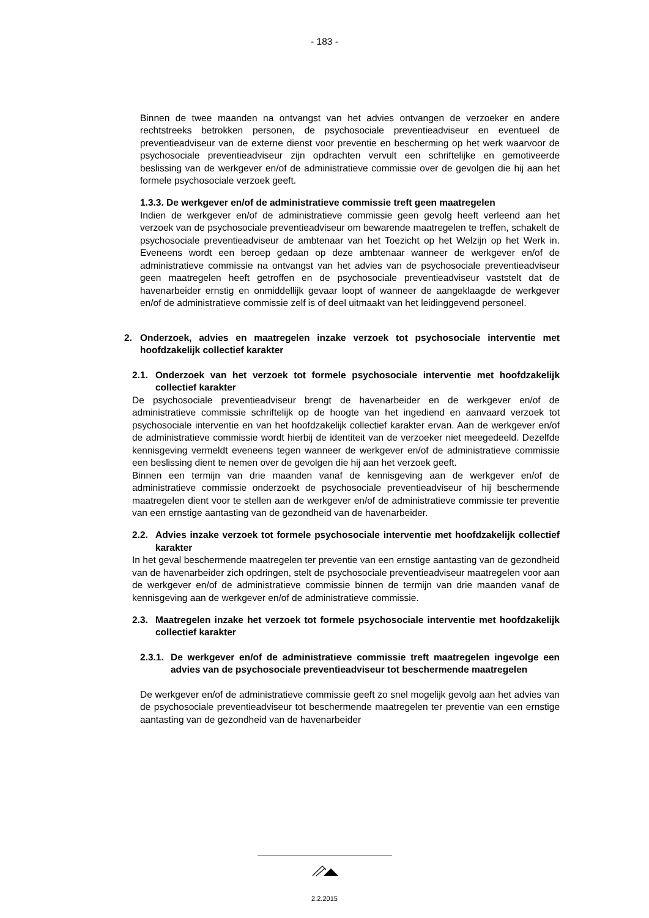- 183 -
Binnen de twee maanden na ontvangst van het advies ontvangen de verzoeker en andere rechtstreeks betrokken personen, de psychosociale preventieadviseur en eventueel de preventieadviseur van de externe dienst voor preventie en bescherming op het werk waarvoor de psychosociale preventieadviseur zijn opdrachten vervult een schriftelijke en gemotiveerde beslissing van de werkgever en/of de administratieve commissie over de gevolgen die hij aan het formele psychosociale verzoek geeft.
1.3.3. De werkgever en/of de administratieve commissie treft geen maatregelen
Indien de werkgever en/of de administratieve commissie geen gevolg heeft verleend aan het verzoek van de psychosociale preventieadviseur om bewarende maatregelen te treffen, schakelt de psychosociale preventieadviseur de ambtenaar van het Toezicht op het Welzijn op het Werk in. Eveneens wordt een beroep gedaan op deze ambtenaar wanneer de werkgever en/of de administratieve commissie na ontvangst van het advies van de psychosociale preventieadviseur geen maatregelen heeft getroffen en de psychosociale preventieadviseur vaststelt dat de havenarbeider ernstig en onmiddellijk gevaar loopt of wanneer de aangeklaagde de werkgever en/of de administratieve commissie zelf is of deel uitmaakt van het leidinggevend personeel.
2. Onderzoek, advies en maatregelen inzake verzoek tot psychosociale interventie met hoofdzakelijk collectief karakter
2.1. Onderzoek van het verzoek tot formele psychosociale interventie met hoofdzakelijk collectief karakter
De psychosociale preventieadviseur brengt de havenarbeider en de werkgever en/of de administratieve commissie schriftelijk op de hoogte van het ingediend en aanvaard verzoek tot psychosociale interventie en van het hoofdzakelijk collectief karakter ervan. Aan de werkgever en/of de administratieve commissie wordt hierbij de identiteit van de verzoeker niet meegedeeld. Dezelfde kennisgeving vermeldt eveneens tegen wanneer de werkgever en/of de administratieve commissie een beslissing dient te nemen over de gevolgen die hij aan het verzoek geeft.
Binnen een termijn van drie maanden vanaf de kennisgeving aan de werkgever en/of de administratieve commissie onderzoekt de psychosociale preventieadviseur of hij beschermende maatregelen dient voor te stellen aan de werkgever en/of de administratieve commissie ter preventie van een ernstige aantasting van de gezondheid van de havenarbeider.
2.2. Advies inzake verzoek tot formele psychosociale interventie met hoofdzakelijk collectief karakter
In het geval beschermende maatregelen ter preventie van een ernstige aantasting van de gezondheid van de havenarbeider zich opdringen, stelt de psychosociale preventieadviseur maatregelen voor aan de werkgever en/of de administratieve commissie binnen de termijn van drie maanden vanaf de kennisgeving aan de werkgever en/of de administratieve commissie.
2.3. Maatregelen inzake het verzoek tot formele psychosociale interventie met hoofdzakelijk collectief karakter
2.3.1. De werkgever en/of de administratieve commissie treft maatregelen ingevolge een advies van de psychosociale preventieadviseur tot beschermende maatregelen
De werkgever en/of de administratieve commissie geeft zo snel mogelijk gevolg aan het advies van de psychosociale preventieadviseur tot beschermende maatregelen ter preventie van een ernstige aantasting van de gezondheid van de havenarbeider
2.2.2015